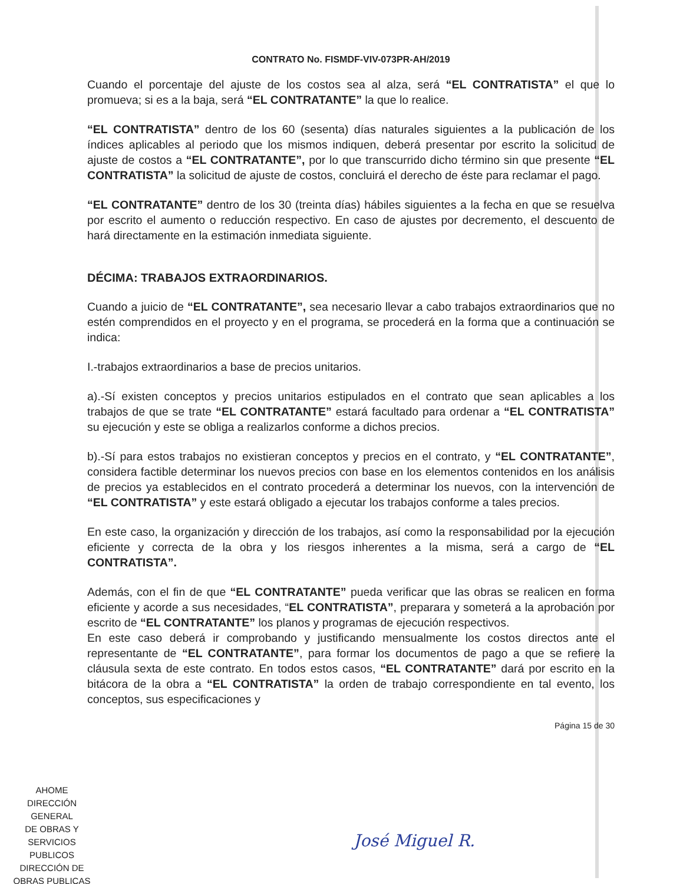CONTRATO No. FISMDF-VIV-073PR-AH/2019
Cuando el porcentaje del ajuste de los costos sea al alza, será “EL CONTRATISTA” el que lo promueva; si es a la baja, será “EL CONTRATANTE” la que lo realice.
“EL CONTRATISTA” dentro de los 60 (sesenta) días naturales siguientes a la publicación de los índices aplicables al periodo que los mismos indiquen, deberá presentar por escrito la solicitud de ajuste de costos a “EL CONTRATANTE”, por lo que transcurrido dicho término sin que presente “EL CONTRATISTA” la solicitud de ajuste de costos, concluirá el derecho de éste para reclamar el pago.
“EL CONTRATANTE” dentro de los 30 (treinta días) hábiles siguientes a la fecha en que se resuelva por escrito el aumento o reducción respectivo. En caso de ajustes por decremento, el descuento de hará directamente en la estimación inmediata siguiente.
DÉCIMA: TRABAJOS EXTRAORDINARIOS.
Cuando a juicio de “EL CONTRATANTE”, sea necesario llevar a cabo trabajos extraordinarios que no estén comprendidos en el proyecto y en el programa, se procederá en la forma que a continuación se indica:
I.-trabajos extraordinarios a base de precios unitarios.
a).-Sí existen conceptos y precios unitarios estipulados en el contrato que sean aplicables a los trabajos de que se trate “EL CONTRATANTE” estará facultado para ordenar a “EL CONTRATISTA” su ejecución y este se obliga a realizarlos conforme a dichos precios.
b).-Sí para estos trabajos no existieran conceptos y precios en el contrato, y “EL CONTRATANTE”, considera factible determinar los nuevos precios con base en los elementos contenidos en los análisis de precios ya establecidos en el contrato procederá a determinar los nuevos, con la intervención de “EL CONTRATISTA” y este estará obligado a ejecutar los trabajos conforme a tales precios.
En este caso, la organización y dirección de los trabajos, así como la responsabilidad por la ejecución eficiente y correcta de la obra y los riesgos inherentes a la misma, será a cargo de “EL CONTRATISTA”.
Además, con el fin de que “EL CONTRATANTE” pueda verificar que las obras se realicen en forma eficiente y acorde a sus necesidades, “EL CONTRATISTA”, preparara y someterá a la aprobación por escrito de “EL CONTRATANTE” los planos y programas de ejecución respectivos.
En este caso deberá ir comprobando y justificando mensualmente los costos directos ante el representante de “EL CONTRATANTE”, para formar los documentos de pago a que se refiere la cláusula sexta de este contrato. En todos estos casos, “EL CONTRATANTE” dará por escrito en la bitácora de la obra a “EL CONTRATISTA” la orden de trabajo correspondiente en tal evento, los conceptos, sus especificaciones y
Página 15 de 30
AHOME
DIRECCIÓN GENERAL
DE OBRAS Y
SERVICIOS PUBLICOS
DIRECCIÓN DE
OBRAS PUBLICAS
José Miguel R.